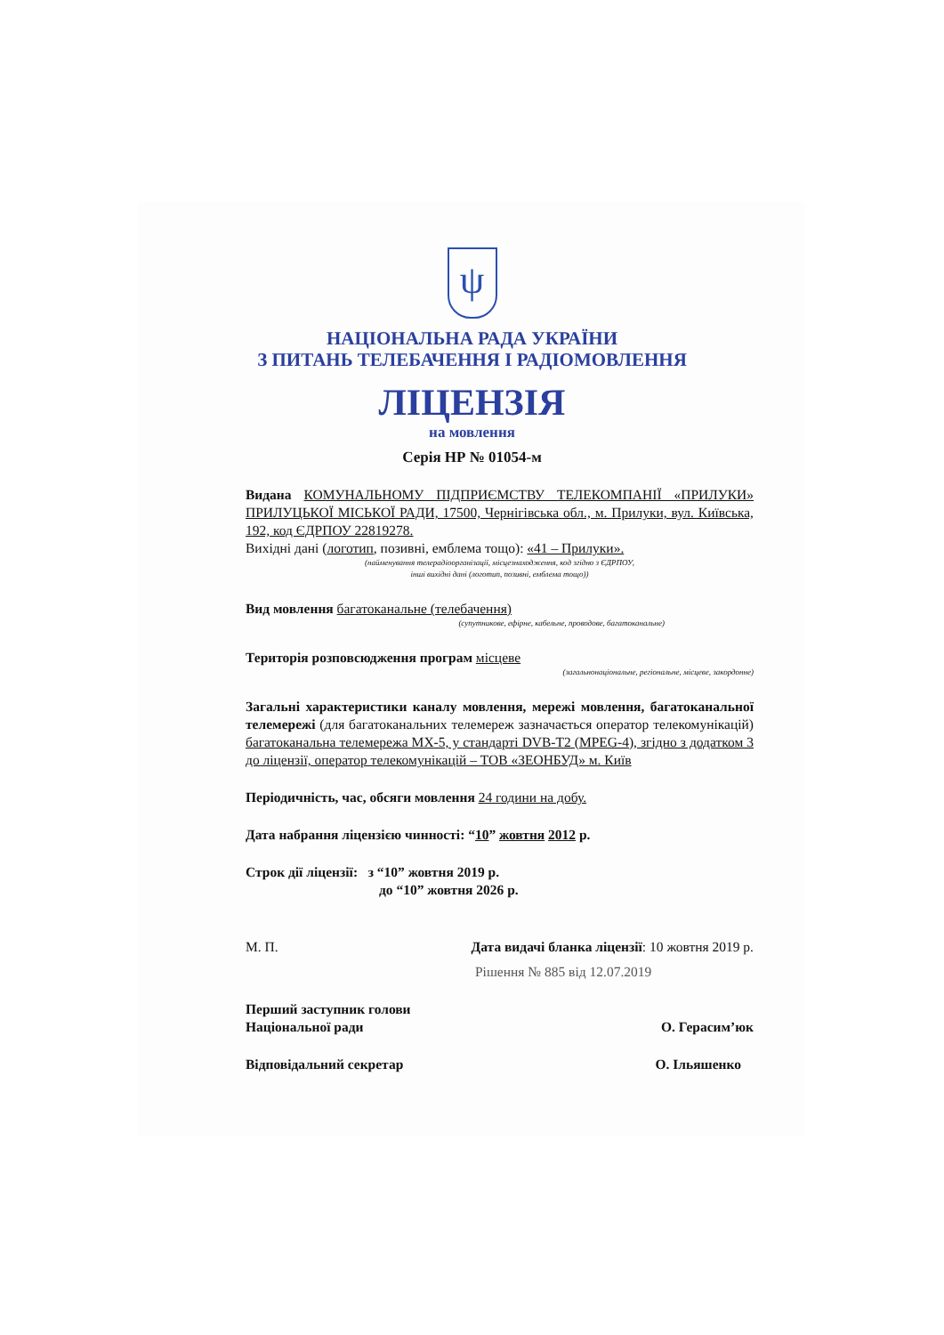ψ
НАЦІОНАЛЬНА РАДА УКРАЇНИ
З ПИТАНЬ ТЕЛЕБАЧЕННЯ І РАДІОМОВЛЕННЯ
ЛІЦЕНЗІЯ
на мовлення
Серія НР № 01054-м
Видана КОМУНАЛЬНОМУ ПІДПРИЄМСТВУ ТЕЛЕКОМПАНІЇ «ПРИЛУКИ» ПРИЛУЦЬКОЇ МІСЬКОЇ РАДИ, 17500, Чернігівська обл., м. Прилуки, вул. Київська, 192, код ЄДРПОУ 22819278.
Вихідні дані (логотип, позивні, емблема тощо): «41 – Прилуки».
(найменування телерадіоорганізації, місцезнаходження, код згідно з ЄДРПОУ,
інші вихідні дані (логотип, позивні, емблема тощо))
Вид мовлення багатоканальне (телебачення)
(супутникове, ефірне, кабельне, проводове, багатоканальне)
Територія розповсюдження програм місцеве
(загальнонаціональне, регіональне, місцеве, закордонне)
Загальні характеристики каналу мовлення, мережі мовлення, багатоканальної телемережі (для багатоканальних телемереж зазначається оператор телекомунікацій) багатоканальна телемережа MX-5, у стандарті DVB-T2 (MPEG-4), згідно з додатком 3 до ліцензії, оператор телекомунікацій – ТОВ «ЗЕОНБУД» м. Київ
Періодичність, час, обсяги мовлення 24 години на добу.
Дата набрання ліцензією чинності: “10” жовтня 2012 р.
Строк дії ліцензії: з “10” жовтня 2019 р.
до “10” жовтня 2026 р.
М. П. Дата видачі бланка ліцензії: 10 жовтня 2019 р.
Рішення № 885 від 12.07.2019
Перший заступник голови
Національної ради О. Герасим’юк
Відповідальний секретар О. Ільяшенко